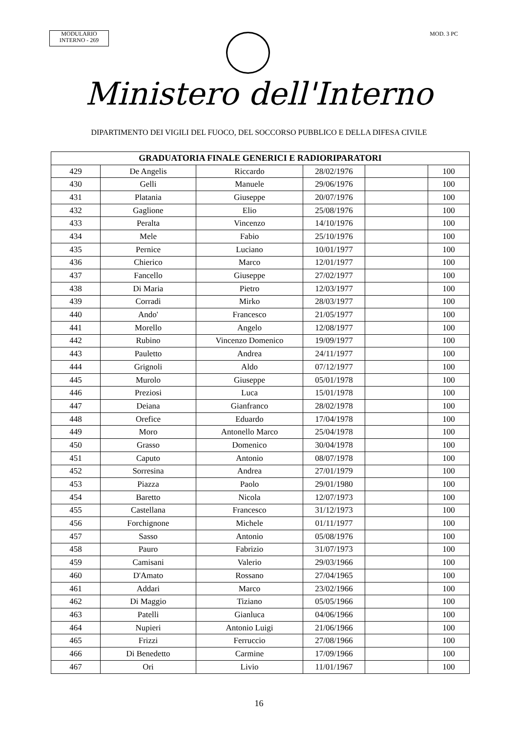MODULARIO
INTERNO - 269
MOD. 3 PC
Ministero dell'Interno
DIPARTIMENTO DEI VIGILI DEL FUOCO, DEL SOCCORSO PUBBLICO E DELLA DIFESA CIVILE
| GRADUATORIA FINALE GENERICI E RADIORIPARATORI | | | | | |
| --- | --- | --- | --- | --- | --- |
| 429 | De Angelis | Riccardo | 28/02/1976 | | 100 |
| 430 | Gelli | Manuele | 29/06/1976 | | 100 |
| 431 | Platania | Giuseppe | 20/07/1976 | | 100 |
| 432 | Gaglione | Elio | 25/08/1976 | | 100 |
| 433 | Peralta | Vincenzo | 14/10/1976 | | 100 |
| 434 | Mele | Fabio | 25/10/1976 | | 100 |
| 435 | Pernice | Luciano | 10/01/1977 | | 100 |
| 436 | Chierico | Marco | 12/01/1977 | | 100 |
| 437 | Fancello | Giuseppe | 27/02/1977 | | 100 |
| 438 | Di Maria | Pietro | 12/03/1977 | | 100 |
| 439 | Corradi | Mirko | 28/03/1977 | | 100 |
| 440 | Ando' | Francesco | 21/05/1977 | | 100 |
| 441 | Morello | Angelo | 12/08/1977 | | 100 |
| 442 | Rubino | Vincenzo Domenico | 19/09/1977 | | 100 |
| 443 | Pauletto | Andrea | 24/11/1977 | | 100 |
| 444 | Grignoli | Aldo | 07/12/1977 | | 100 |
| 445 | Murolo | Giuseppe | 05/01/1978 | | 100 |
| 446 | Preziosi | Luca | 15/01/1978 | | 100 |
| 447 | Deiana | Gianfranco | 28/02/1978 | | 100 |
| 448 | Orefice | Eduardo | 17/04/1978 | | 100 |
| 449 | Moro | Antonello Marco | 25/04/1978 | | 100 |
| 450 | Grasso | Domenico | 30/04/1978 | | 100 |
| 451 | Caputo | Antonio | 08/07/1978 | | 100 |
| 452 | Sorresina | Andrea | 27/01/1979 | | 100 |
| 453 | Piazza | Paolo | 29/01/1980 | | 100 |
| 454 | Baretto | Nicola | 12/07/1973 | | 100 |
| 455 | Castellana | Francesco | 31/12/1973 | | 100 |
| 456 | Forchignone | Michele | 01/11/1977 | | 100 |
| 457 | Sasso | Antonio | 05/08/1976 | | 100 |
| 458 | Pauro | Fabrizio | 31/07/1973 | | 100 |
| 459 | Camisani | Valerio | 29/03/1966 | | 100 |
| 460 | D'Amato | Rossano | 27/04/1965 | | 100 |
| 461 | Addari | Marco | 23/02/1966 | | 100 |
| 462 | Di Maggio | Tiziano | 05/05/1966 | | 100 |
| 463 | Patelli | Gianluca | 04/06/1966 | | 100 |
| 464 | Nupieri | Antonio Luigi | 21/06/1966 | | 100 |
| 465 | Frizzi | Ferruccio | 27/08/1966 | | 100 |
| 466 | Di Benedetto | Carmine | 17/09/1966 | | 100 |
| 467 | Ori | Livio | 11/01/1967 | | 100 |
16